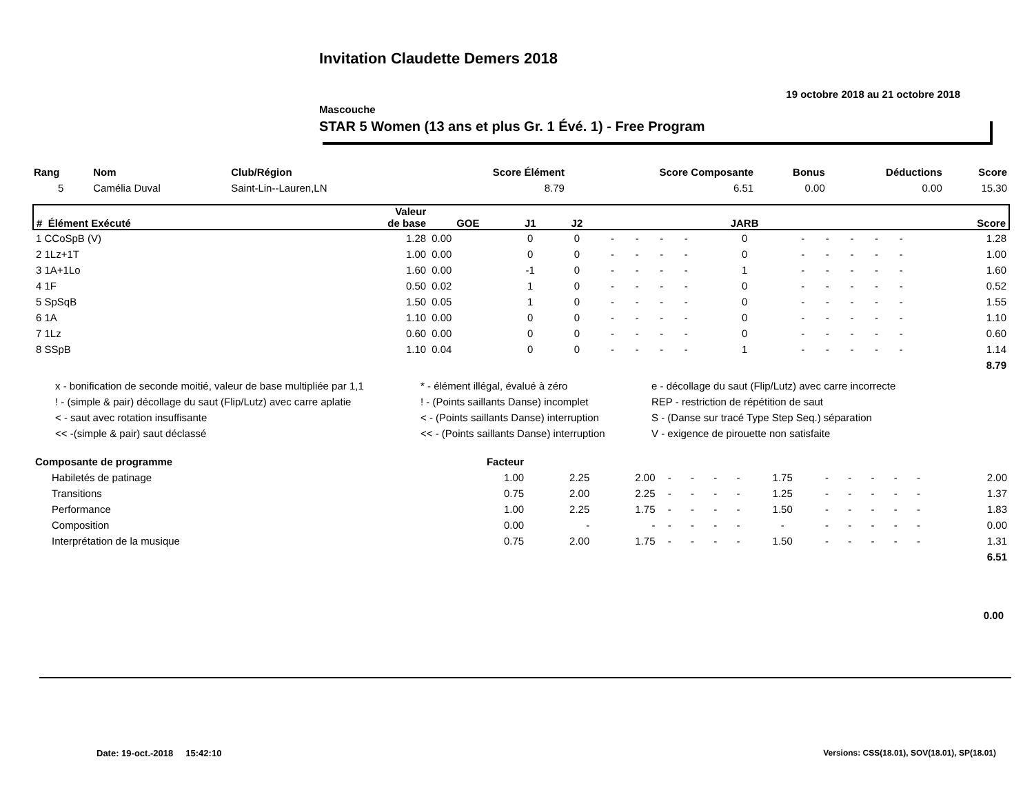Invitation Claudette Demers 2018
19 octobre 2018 au 21 octobre 2018
Mascouche
STAR 5 Women (13 ans et plus Gr. 1 Évé. 1) - Free Program
| Rang | Nom | Club/Région | Score Élément | Score Composante | Bonus | Déductions | Score |
| --- | --- | --- | --- | --- | --- | --- | --- |
| 5 | Camélia Duval | Saint-Lin--Lauren,LN | 8.79 | 6.51 | 0.00 | 0.00 | 15.30 |
| # Élément Exécuté | Valeur de base | GOE | J1 | J2 | | | | | JARB | | | | | | Score |
| --- | --- | --- | --- | --- | --- | --- | --- | --- | --- | --- | --- | --- | --- | --- | --- |
| 1 CCoSpB (V) | 1.28 | 0.00 | 0 | 0 | - | - | - | - | 0 | - | - | - | - | - | 1.28 |
| 2 1Lz+1T | 1.00 | 0.00 | 0 | 0 | - | - | - | - | 0 | - | - | - | - | - | 1.00 |
| 3 1A+1Lo | 1.60 | 0.00 | -1 | 0 | - | - | - | - | 1 | - | - | - | - | - | 1.60 |
| 4 1F | 0.50 | 0.02 | 1 | 0 | - | - | - | - | 0 | - | - | - | - | - | 0.52 |
| 5 SpSqB | 1.50 | 0.05 | 1 | 0 | - | - | - | - | 0 | - | - | - | - | - | 1.55 |
| 6 1A | 1.10 | 0.00 | 0 | 0 | - | - | - | - | 0 | - | - | - | - | - | 1.10 |
| 7 1Lz | 0.60 | 0.00 | 0 | 0 | - | - | - | - | 0 | - | - | - | - | - | 0.60 |
| 8 SSpB | 1.10 | 0.04 | 0 | 0 | - | - | - | - | 1 | - | - | - | - | - | 1.14 |
| | | | | | | | | | | | | | | | 8.79 |
x - bonification de seconde moitié, valeur de base multipliée par 1,1 * - élément illégal, évalué à zéro e - décollage du saut (Flip/Lutz) avec carre incorrecte
! - (simple & pair) décollage du saut (Flip/Lutz) avec carre aplatie! - (Points saillants Danse) incomplet REP - restriction de répétition de saut
< - saut avec rotation insuffisante < - (Points saillants Danse) interruption S - (Danse sur tracé Type Step Seq.) séparation
<< -(simple & pair) saut déclassé << - (Points saillants Danse) interruption V - exigence de pirouette non satisfaite
| Composante de programme | Facteur | | | | | | | | | | | | | | |
| --- | --- | --- | --- | --- | --- | --- | --- | --- | --- | --- | --- | --- | --- | --- | --- |
| Habiletés de patinage | 1.00 | 2.25 | 2.00 | - | - | - | - | 1.75 | - | - | - | - | - | | 2.00 |
| Transitions | 0.75 | 2.00 | 2.25 | - | - | - | - | 1.25 | - | - | - | - | - | | 1.37 |
| Performance | 1.00 | 2.25 | 1.75 | - | - | - | - | 1.50 | - | - | - | - | - | | 1.83 |
| Composition | 0.00 | - | - | - | - | - | - | - | - | - | - | - | - | | 0.00 |
| Interprétation de la musique | 0.75 | 2.00 | 1.75 | - | - | - | - | 1.50 | - | - | - | - | - | | 1.31 |
| | | | | | | | | | | | | | | | 6.51 |
0.00
Date: 19-oct.-2018 15:42:10
Versions: CSS(18.01), SOV(18.01), SP(18.01)